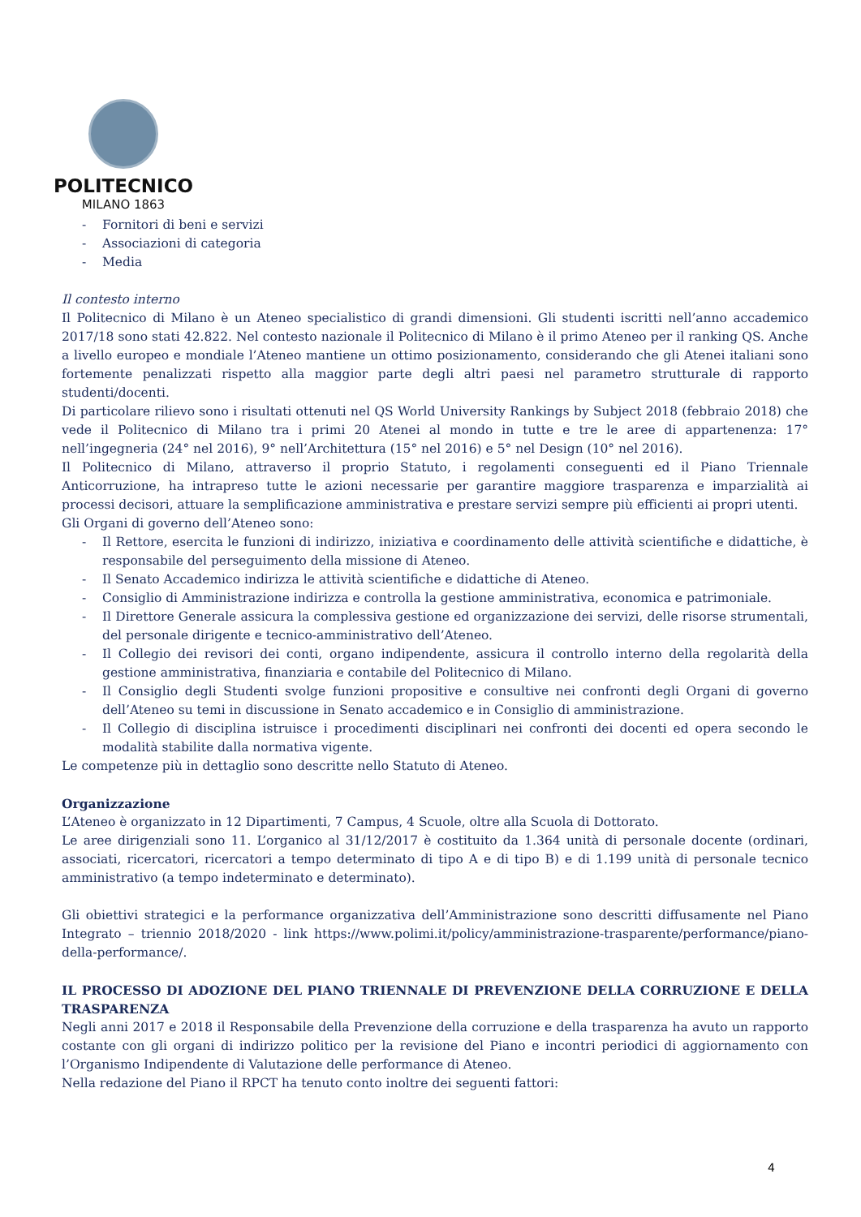POLITECNICO
MILANO 1863
- Fornitori di beni e servizi
- Associazioni di categoria
- Media
Il contesto interno
Il Politecnico di Milano è un Ateneo specialistico di grandi dimensioni. Gli studenti iscritti nell’anno accademico 2017/18 sono stati 42.822. Nel contesto nazionale il Politecnico di Milano è il primo Ateneo per il ranking QS. Anche a livello europeo e mondiale l’Ateneo mantiene un ottimo posizionamento, considerando che gli Atenei italiani sono fortemente penalizzati rispetto alla maggior parte degli altri paesi nel parametro strutturale di rapporto studenti/docenti.
Di particolare rilievo sono i risultati ottenuti nel QS World University Rankings by Subject 2018 (febbraio 2018) che vede il Politecnico di Milano tra i primi 20 Atenei al mondo in tutte e tre le aree di appartenenza: 17° nell’ingegneria (24° nel 2016), 9° nell’Architettura (15° nel 2016) e 5° nel Design (10° nel 2016).
Il Politecnico di Milano, attraverso il proprio Statuto, i regolamenti conseguenti ed il Piano Triennale Anticorruzione, ha intrapreso tutte le azioni necessarie per garantire maggiore trasparenza e imparzialità ai processi decisori, attuare la semplificazione amministrativa e prestare servizi sempre più efficienti ai propri utenti.
Gli Organi di governo dell’Ateneo sono:
- Il Rettore, esercita le funzioni di indirizzo, iniziativa e coordinamento delle attività scientifiche e didattiche, è responsabile del perseguimento della missione di Ateneo.
- Il Senato Accademico indirizza le attività scientifiche e didattiche di Ateneo.
- Consiglio di Amministrazione indirizza e controlla la gestione amministrativa, economica e patrimoniale.
- Il Direttore Generale assicura la complessiva gestione ed organizzazione dei servizi, delle risorse strumentali, del personale dirigente e tecnico-amministrativo dell’Ateneo.
- Il Collegio dei revisori dei conti, organo indipendente, assicura il controllo interno della regolarità della gestione amministrativa, finanziaria e contabile del Politecnico di Milano.
- Il Consiglio degli Studenti svolge funzioni propositive e consultive nei confronti degli Organi di governo dell’Ateneo su temi in discussione in Senato accademico e in Consiglio di amministrazione.
- Il Collegio di disciplina istruisce i procedimenti disciplinari nei confronti dei docenti ed opera secondo le modalità stabilite dalla normativa vigente.
Le competenze più in dettaglio sono descritte nello Statuto di Ateneo.
Organizzazione
L’Ateneo è organizzato in 12 Dipartimenti, 7 Campus, 4 Scuole, oltre alla Scuola di Dottorato.
Le aree dirigenziali sono 11. L’organico al 31/12/2017 è costituito da 1.364 unità di personale docente (ordinari, associati, ricercatori, ricercatori a tempo determinato di tipo A e di tipo B) e di 1.199 unità di personale tecnico amministrativo (a tempo indeterminato e determinato).
Gli obiettivi strategici e la performance organizzativa dell’Amministrazione sono descritti diffusamente nel Piano Integrato – triennio 2018/2020 - link https://www.polimi.it/policy/amministrazione-trasparente/performance/piano-della-performance/.
IL PROCESSO DI ADOZIONE DEL PIANO TRIENNALE DI PREVENZIONE DELLA CORRUZIONE E DELLA TRASPARENZA
Negli anni 2017 e 2018 il Responsabile della Prevenzione della corruzione e della trasparenza ha avuto un rapporto costante con gli organi di indirizzo politico per la revisione del Piano e incontri periodici di aggiornamento con l’Organismo Indipendente di Valutazione delle performance di Ateneo.
Nella redazione del Piano il RPCT ha tenuto conto inoltre dei seguenti fattori:
4